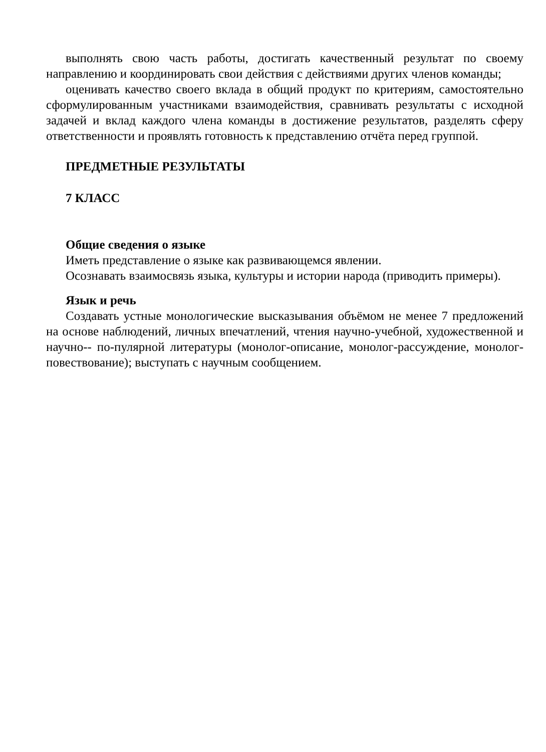выполнять свою часть работы, достигать качественный результат по своему направлению и координировать свои действия с действиями других членов команды;
оценивать качество своего вклада в общий продукт по критериям, самостоятельно сформулированным участниками взаимодействия, сравнивать результаты с исходной задачей и вклад каждого члена команды в достижение результатов, разделять сферу ответственности и проявлять готовность к представлению отчёта перед группой.
ПРЕДМЕТНЫЕ РЕЗУЛЬТАТЫ
7 КЛАСС
Общие сведения о языке
Иметь представление о языке как развивающемся явлении.
Осознавать взаимосвязь языка, культуры и истории народа (приводить примеры).
Язык и речь
Создавать устные монологические высказывания объёмом не менее 7 предложений на основе наблюдений, личных впечатлений, чтения научно-учебной, художественной и научно-- по-пулярной литературы (монолог-описание, монолог-рассуждение, монолог-повествование); выступать с научным сообщением.